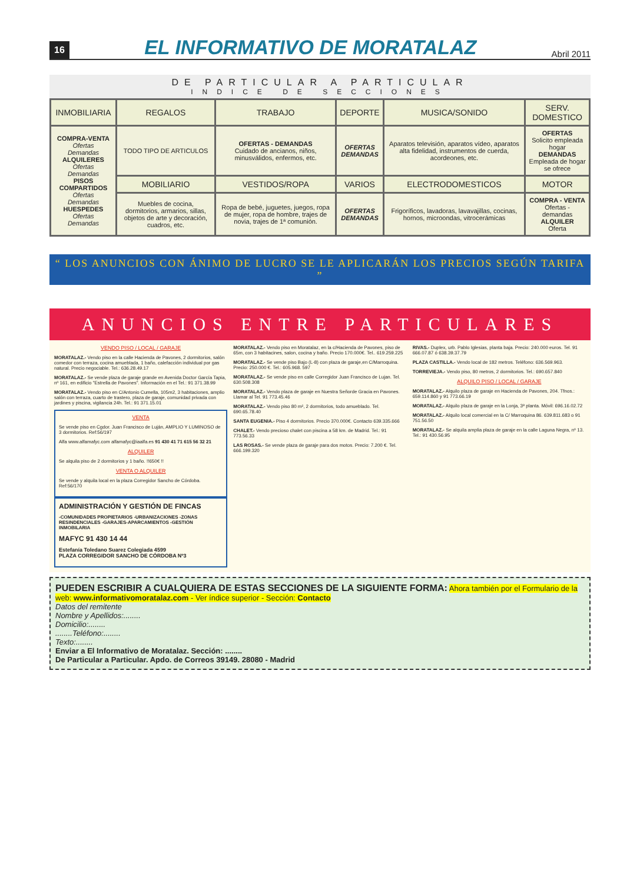16 EL INFORMATIVO DE MORATALAZ Abril 2011
DE PARTICULAR A PARTICULAR
INDICE DE SECCIONES
| INMOBILIARIA | REGALOS | TRABAJO | DEPORTE | MUSICA/SONIDO | SERV. DOMESTICO |
| --- | --- | --- | --- | --- | --- |
| COMPRA-VENTA Ofertas Demandas ALQUILERES Ofertas Demandas PISOS COMPARTIDOS Ofertas Demandas HUESPEDES Ofertas Demandas | TODO TIPO DE ARTICULOS | OFERTAS - DEMANDAS Cuidado de ancianos, niños, minusválidos, enfermos, etc. | OFERTAS DEMANDAS | Aparatos televisión, aparatos vídeo, aparatos alta fidelidad, instrumentos de cuerda, acordeones, etc. | OFERTAS Solicito empleada hogar DEMANDAS Empleada de hogar se ofrece |
| | MOBILIARIO | VESTIDOS/ROPA | VARIOS | ELECTRODOMESTICOS | MOTOR |
| | Muebles de cocina, dormitorios, armarios, sillas, objetos de arte y decoración, cuadros, etc. | Ropa de bebé, juguetes, juegos, ropa de mujer, ropa de hombre, trajes de novia, trajes de 1ª comunión. | OFERTAS DEMANDAS | Frigoríficos, lavadoras, lavavajillas, cocinas, hornos, microondas, vitrocerámicas | COMPRA - VENTA Ofertas - demandas ALQUILER Oferta |
“ LOS ANUNCIOS CON ÁNIMO DE LUCRO SE LE APLICARÁN LOS PRECIOS SEGÚN TARIFA ”
ANUNCIOS ENTRE PARTICULARES
VENDO PISO / LOCAL / GARAJE
MORATALAZ.- Vendo piso en la calle Hacienda de Pavones, 2 dormitorios, salón comedor con terraza, cocina amueblada, 1 baño, calefacción individual por gas natural. Precio negociable. Tel.: 636.28.49.17
MORATALAZ.- Se vende plaza de garaje grande en Avenida Doctor García Tapia, nº 161, en edificio "Estrella de Pavones". Información en el Tel.: 91 371.38.99
MORATALAZ.- Vendo piso en C/Antonio Cumella, 105m2, 3 habitaciones, amplio salón con terraza, cuarto de trastero, plaza de garaje, comunidad privada con jardines y piscina, vigilancia 24h. Tel.: 91 371.15.01
VENTA
Se vende piso en Cgdor. Juan Francisco de Luján, AMPLIO Y LUMINOSO de 3 dormitorios. Ref:56/197
Alfa www.alfamafyc.com alfamafyc@iaalfa.es 91 430 41 71 615 56 32 21
ALQUILER
Se alquila piso de 2 dormitorios y 1 baño. !!650€ !!
VENTA O ALQUILER
Se vende y alquila local en la plaza Corregidor Sancho de Córdoba. Ref:56/170
ADMINISTRACIÓN Y GESTIÓN DE FINCAS
-COMUNIDADES PROPIETARIOS -URBANIZACIONES -ZONAS RESINDENCIALES -GARAJES-APARCAMIENTOS -GESTIÓN INMOBILARIA
MAFYC 91 430 14 44
Estefanía Toledano Suarez Colegiada 4599
PLAZA CORREGIDOR SANCHO DE CÓRDOBA Nº3
MORATALAZ.- Vendo piso en Moratalaz, en la c/Hacienda de Pavones, piso de 65m, con 3 habitacines, salon, cocina y baño. Precio 170.000€. Tel.. 619.259.225
MORATALAZ.- Se vende piso Bajo (L-8) con plaza de garaje,en C/Marroquina. Precio: 250.000 €. Tel.: 605.968. 597
MORATALAZ.- Se vende piso en calle Corregidor Juan Francisco de Lujan. Tel. 630.508.308
MORATALAZ.- Vendo plaza de garaje en Nuestra Señorde Gracia en Pavones. Llamar al Tel. 91 773.45.46
MORATALAZ.- Vendo piso 80 m², 2 dormitorios, todo amueblado. Tel. 690.65.78.40
SANTA EUGENIA.- Piso 4 dormitorios. Precio 370.000€. Contacto 639.335.666
CHALET.- Vendo precioso chalet con piscina a 58 km. de Madrid. Tel.: 91 773.56.33
LAS ROSAS.- Se vende plaza de garaje para dos motos. Precio: 7.200 €. Tel. 666.199.320
RIVAS.- Duplex, urb. Pablo Iglesias, planta baja. Precio: 240.000 euros. Tel. 91 666.07.87 ó 638.39.37.79
PLAZA CASTILLA.- Vendo local de 182 metros. Teléfono: 636.569.963.
TORREVIEJA.- Vendo piso, 80 metros, 2 dormitorios. Tel.: 690.657.840
ALQUILO PISO / LOCAL / GARAJE
MORATALAZ.- Alquilo plaza de garaje en Hacienda de Pavones, 204. Tfnos.: 659.114.860 y 91 773.66.19
MORATALAZ.- Alquilo plaza de garaje en la Lonja, 3ª planta. Móvil: 696.16.02.72
MORATALAZ.- Alquilo local comercial en la C/ Marroquina 86. 639.811.683 o 91 751.56.50
MORATALAZ.- Se alquila amplia plaza de garaje en la calle Laguna Negra, nº 13. Tel.: 91 430.56.95
PUEDEN ESCRIBIR A CUALQUIERA DE ESTAS SECCIONES DE LA SIGUIENTE FORMA: Ahora también por el Formulario de la web: www.informativomoratalaz.com - Ver índice superior - Sección: Contacto
Datos del remitente
Nombre y Apellidos:........
Domicilio:........
........Teléfono:........
Texto:........
Enviar a El Informativo de Moratalaz. Sección: ........
De Particular a Particular. Apdo. de Correos 39149. 28080 - Madrid